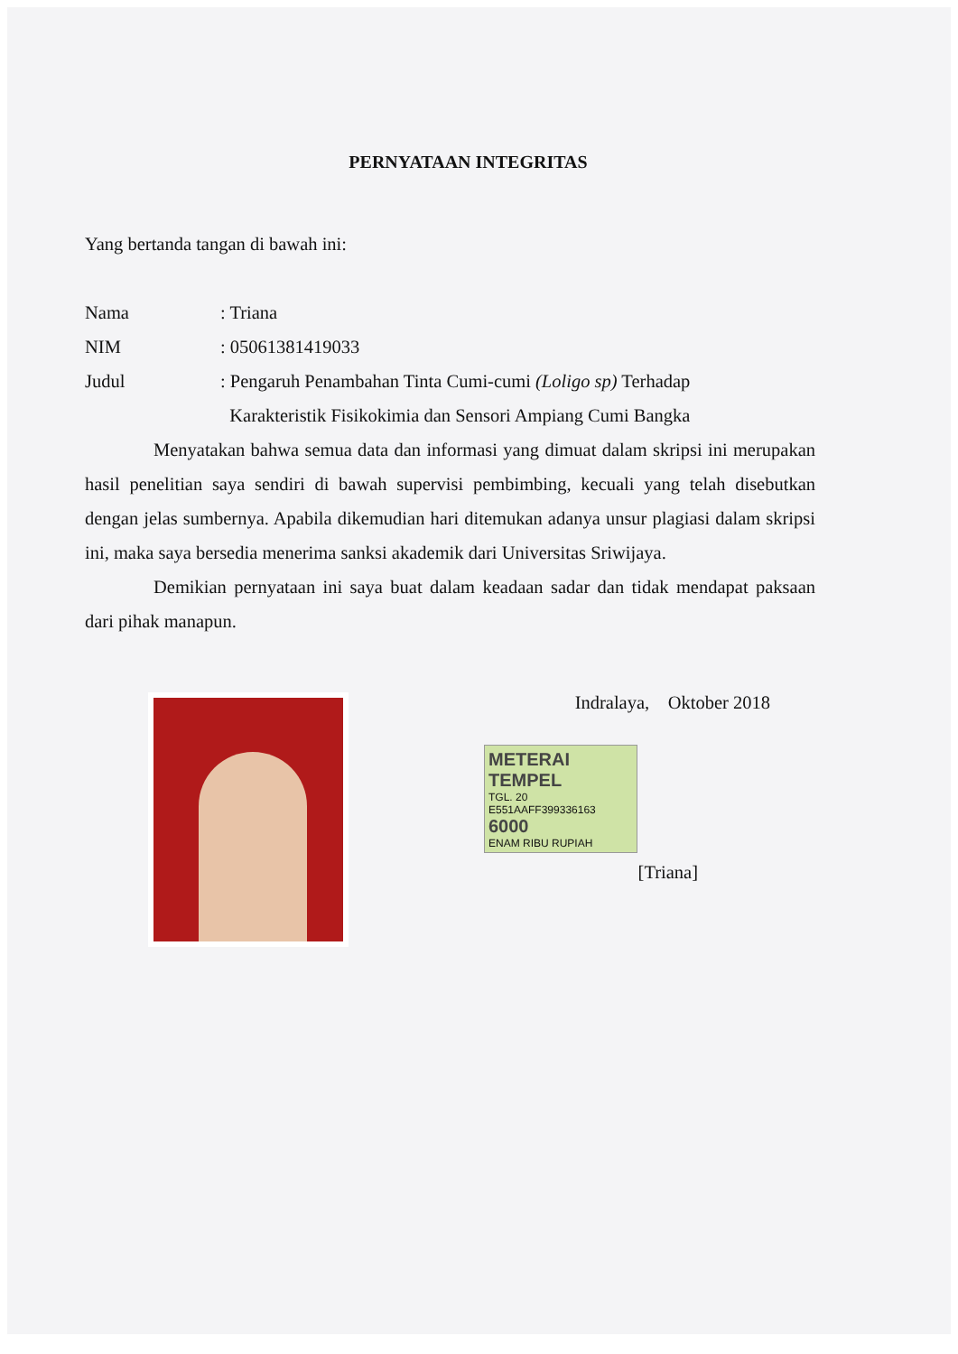PERNYATAAN INTEGRITAS
Yang bertanda tangan di bawah ini:
Nama : Triana
NIM : 05061381419033
Judul : Pengaruh Penambahan Tinta Cumi-cumi (Loligo sp) Terhadap
Karakteristik Fisikokimia dan Sensori Ampiang Cumi Bangka
Menyatakan bahwa semua data dan informasi yang dimuat dalam skripsi ini merupakan hasil penelitian saya sendiri di bawah supervisi pembimbing, kecuali yang telah disebutkan dengan jelas sumbernya. Apabila dikemudian hari ditemukan adanya unsur plagiasi dalam skripsi ini, maka saya bersedia menerima sanksi akademik dari Universitas Sriwijaya.
Demikian pernyataan ini saya buat dalam keadaan sadar dan tidak mendapat paksaan dari pihak manapun.
Indralaya, Oktober 2018
METERAI TEMPEL
TGL. 20
E551AAFF399336163
6000
ENAM RIBU RUPIAH
[Triana]